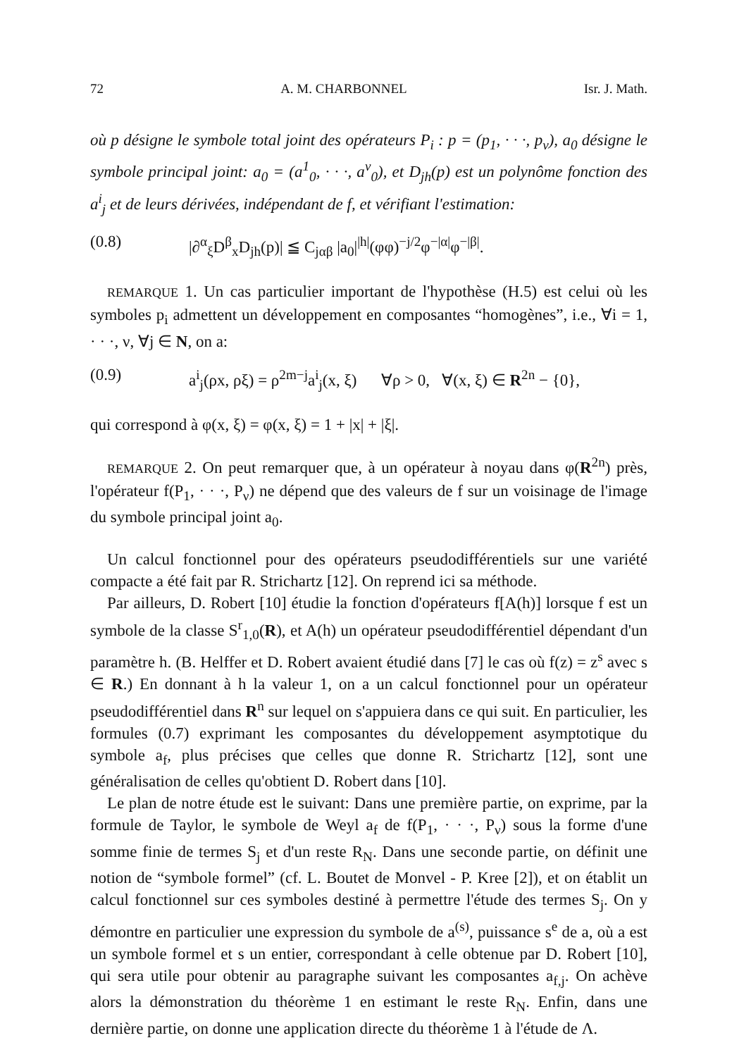72 A. M. CHARBONNEL Isr. J. Math.
où p désigne le symbole total joint des opérateurs P<sub>i</sub> : p = (p<sub>1</sub>, · · ·, p<sub>ν</sub>), a<sub>0</sub> désigne le symbole principal joint: a<sub>0</sub> = (a<sup>1</sup><sub>0</sub>, · · ·, a<sup>ν</sup><sub>0</sub>), et D<sub>jh</sub>(p) est un polynôme fonction des a<sup>i</sup><sub>j</sub> et de leurs dérivées, indépendant de f, et vérifiant l'estimation:
(0.8) |∂<sup>α</sup><sub>ξ</sub>D<sup>β</sup><sub>x</sub>D<sub>jh</sub>(p)| ≦ C<sub>jαβ</sub> |a<sub>0</sub>|<sup>|h|</sup>(φφ)<sup>−j/2</sup>φ<sup>−|α|</sup>φ<sup>−|β|</sup>.
REMARQUE 1. Un cas particulier important de l'hypothèse (H.5) est celui où les symboles p<sub>i</sub> admettent un développement en composantes “homogènes”, i.e., ∀i = 1, · · ·, ν, ∀j ∈ N, on a:
(0.9) a<sup>i</sup><sub>j</sub>(ρx, ρξ) = ρ<sup>2m−j</sup>a<sup>i</sup><sub>j</sub>(x, ξ) ∀ρ > 0, ∀(x, ξ) ∈ R<sup>2n</sup> − {0},
qui correspond à φ(x, ξ) = φ(x, ξ) = 1 + |x| + |ξ|.
REMARQUE 2. On peut remarquer que, à un opérateur à noyau dans φ(R<sup>2n</sup>) près, l'opérateur f(P<sub>1</sub>, · · ·, P<sub>ν</sub>) ne dépend que des valeurs de f sur un voisinage de l'image du symbole principal joint a<sub>0</sub>.
Un calcul fonctionnel pour des opérateurs pseudodifférentiels sur une variété compacte a été fait par R. Strichartz [12]. On reprend ici sa méthode.
Par ailleurs, D. Robert [10] étudie la fonction d'opérateurs f[A(h)] lorsque f est un symbole de la classe S<sup>r</sup><sub>1,0</sub>(R), et A(h) un opérateur pseudodifférentiel dépendant d'un paramètre h. (B. Helffer et D. Robert avaient étudié dans [7] le cas où f(z) = z<sup>s</sup> avec s ∈ R.) En donnant à h la valeur 1, on a un calcul fonctionnel pour un opérateur pseudodifférentiel dans R<sup>n</sup> sur lequel on s'appuiera dans ce qui suit. En particulier, les formules (0.7) exprimant les composantes du développement asymptotique du symbole a<sub>f</sub>, plus précises que celles que donne R. Strichartz [12], sont une généralisation de celles qu'obtient D. Robert dans [10].
Le plan de notre étude est le suivant: Dans une première partie, on exprime, par la formule de Taylor, le symbole de Weyl a<sub>f</sub> de f(P<sub>1</sub>, · · ·, P<sub>ν</sub>) sous la forme d'une somme finie de termes S<sub>j</sub> et d'un reste R<sub>N</sub>. Dans une seconde partie, on définit une notion de “symbole formel” (cf. L. Boutet de Monvel - P. Kree [2]), et on établit un calcul fonctionnel sur ces symboles destiné à permettre l'étude des termes S<sub>j</sub>. On y démontre en particulier une expression du symbole de a<sup>(s)</sup>, puissance s<sup>e</sup> de a, où a est un symbole formel et s un entier, correspondant à celle obtenue par D. Robert [10], qui sera utile pour obtenir au paragraphe suivant les composantes a<sub>f,j</sub>. On achève alors la démonstration du théorème 1 en estimant le reste R<sub>N</sub>. Enfin, dans une dernière partie, on donne une application directe du théorème 1 à l'étude de Λ.